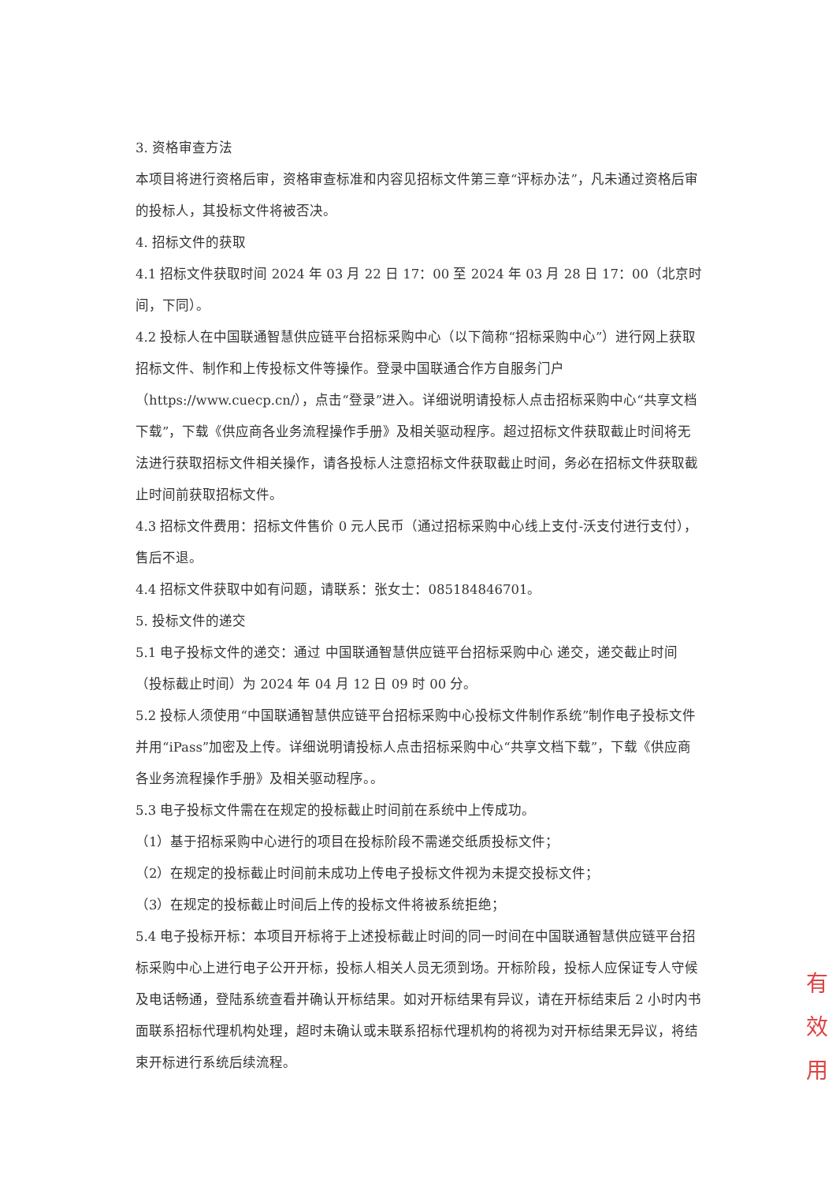3. 资格审查方法
本项目将进行资格后审，资格审查标准和内容见招标文件第三章“评标办法”，凡未通过资格后审的投标人，其投标文件将被否决。
4. 招标文件的获取
4.1 招标文件获取时间 2024 年 03 月 22 日 17：00 至 2024 年 03 月 28 日 17：00（北京时间，下同）。
4.2 投标人在中国联通智慧供应链平台招标采购中心（以下简称“招标采购中心”）进行网上获取招标文件、制作和上传投标文件等操作。登录中国联通合作方自服务门户（https://www.cuecp.cn/），点击“登录”进入。详细说明请投标人点击招标采购中心“共享文档下载”，下载《供应商各业务流程操作手册》及相关驱动程序。超过招标文件获取截止时间将无法进行获取招标文件相关操作，请各投标人注意招标文件获取截止时间，务必在招标文件获取截止时间前获取招标文件。
4.3 招标文件费用：招标文件售价 0 元人民币（通过招标采购中心线上支付-沃支付进行支付），售后不退。
4.4 招标文件获取中如有问题，请联系：张女士：085184846701。
5. 投标文件的递交
5.1 电子投标文件的递交：通过 中国联通智慧供应链平台招标采购中心 递交，递交截止时间（投标截止时间）为 2024 年 04 月 12 日 09 时 00 分。
5.2 投标人须使用“中国联通智慧供应链平台招标采购中心投标文件制作系统”制作电子投标文件并用“iPass”加密及上传。详细说明请投标人点击招标采购中心“共享文档下载”，下载《供应商各业务流程操作手册》及相关驱动程序。。
5.3 电子投标文件需在在规定的投标截止时间前在系统中上传成功。
（1）基于招标采购中心进行的项目在投标阶段不需递交纸质投标文件；
（2）在规定的投标截止时间前未成功上传电子投标文件视为未提交投标文件；
（3）在规定的投标截止时间后上传的投标文件将被系统拒绝；
5.4 电子投标开标：本项目开标将于上述投标截止时间的同一时间在中国联通智慧供应链平台招标采购中心上进行电子公开开标，投标人相关人员无须到场。开标阶段，投标人应保证专人守候及电话畅通，登陆系统查看并确认开标结果。如对开标结果有异议，请在开标结束后 2 小时内书面联系招标代理机构处理，超时未确认或未联系招标代理机构的将视为对开标结果无异议，将结束开标进行系统后续流程。
有 效 用